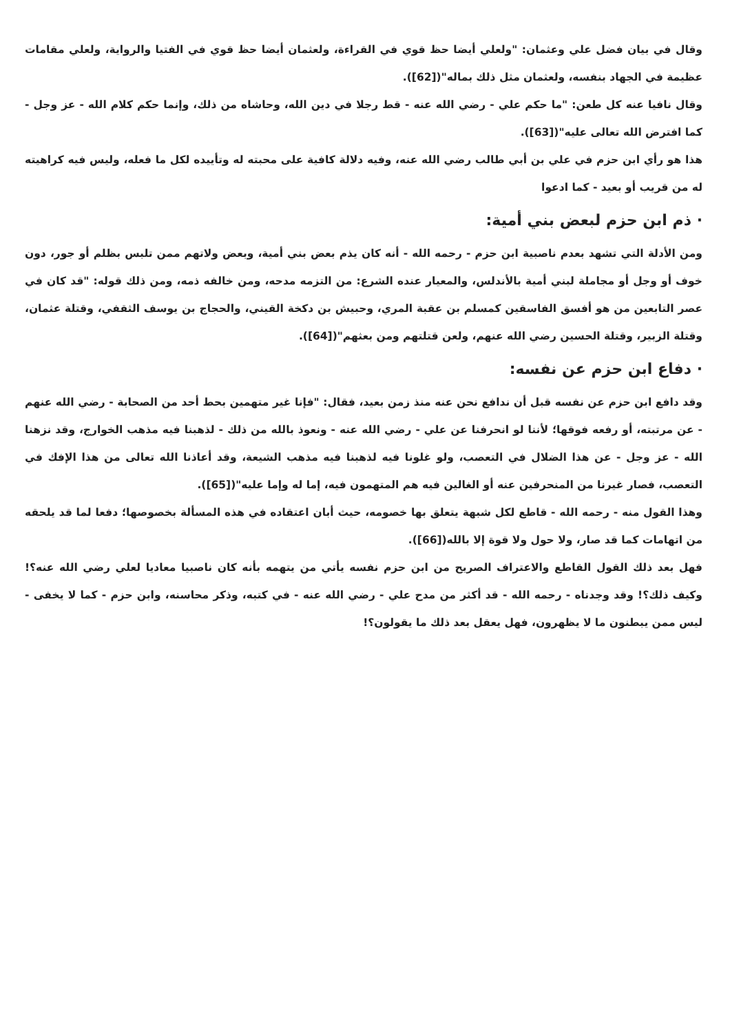وقال في بيان فضل علي وعثمان: "ولعلي أيضا حظ قوي في القراءة، ولعثمان أيضا حظ قوي في الفتيا والرواية، ولعلي مقامات عظيمة في الجهاد بنفسه، ولعثمان مثل ذلك بماله"([62]).
وقال نافيا عنه كل طعن: "ما حكم علي - رضي الله عنه - قط رجلا في دين الله، وحاشاه من ذلك، وإنما حكم كلام الله - عز وجل - كما افترض الله تعالى عليه"([63]).
هذا هو رأي ابن حزم في علي بن أبي طالب رضي الله عنه، وفيه دلالة كافية على محبته له وتأييده لكل ما فعله، وليس فيه كراهيته له من قريب أو بعيد - كما ادعوا
· ذم ابن حزم لبعض بني أمية:
ومن الأدلة التي تشهد بعدم ناصبية ابن حزم - رحمه الله - أنه كان يذم بعض بني أمية، وبعض ولاتهم ممن تلبس بظلم أو جور، دون خوف أو وجل أو مجاملة لبني أمية بالأندلس، والمعيار عنده الشرع: من التزمه مدحه، ومن خالفه ذمه، ومن ذلك قوله: "قد كان في عصر التابعين من هو أفسق الفاسقين كمسلم بن عقبة المري، وحبيش بن دكخة القيني، والحجاج بن يوسف الثقفي، وقتلة عثمان، وقتلة الزبير، وقتلة الحسين رضي الله عنهم، ولعن قتلتهم ومن بعثهم"([64]).
· دفاع ابن حزم عن نفسه:
وقد دافع ابن حزم عن نفسه قبل أن ندافع نحن عنه منذ زمن بعيد، فقال: "فإنا غير متهمين بحط أحد من الصحابة - رضي الله عنهم - عن مرتبته، أو رفعه فوقها؛ لأننا لو انحرفنا عن علي - رضي الله عنه - ونعوذ بالله من ذلك - لذهبنا فيه مذهب الخوارج، وقد نزهنا الله - عز وجل - عن هذا الضلال في التعصب، ولو غلونا فيه لذهبنا فيه مذهب الشيعة، وقد أعاذنا الله تعالى من هذا الإفك في التعصب، فصار غيرنا من المنحرفين عنه أو الغالين فيه هم المتهمون فيه، إما له وإما عليه"([65]).
وهذا القول منه - رحمه الله - قاطع لكل شبهة يتعلق بها خصومه، حيث أبان اعتقاده في هذه المسألة بخصوصها؛ دفعا لما قد يلحقه من اتهامات كما قد صار، ولا حول ولا قوة إلا بالله([66]).
فهل بعد ذلك القول القاطع والاعتراف الصريح من ابن حزم نفسه يأتي من يتهمه بأنه كان ناصبيا معاديا لعلي رضي الله عنه؟! وكيف ذلك؟! وقد وجدناه - رحمه الله - قد أكثر من مدح علي - رضي الله عنه - في كتبه، وذكر محاسنه، وابن حزم - كما لا يخفى - ليس ممن يبطنون ما لا يظهرون، فهل يعقل بعد ذلك ما يقولون؟!